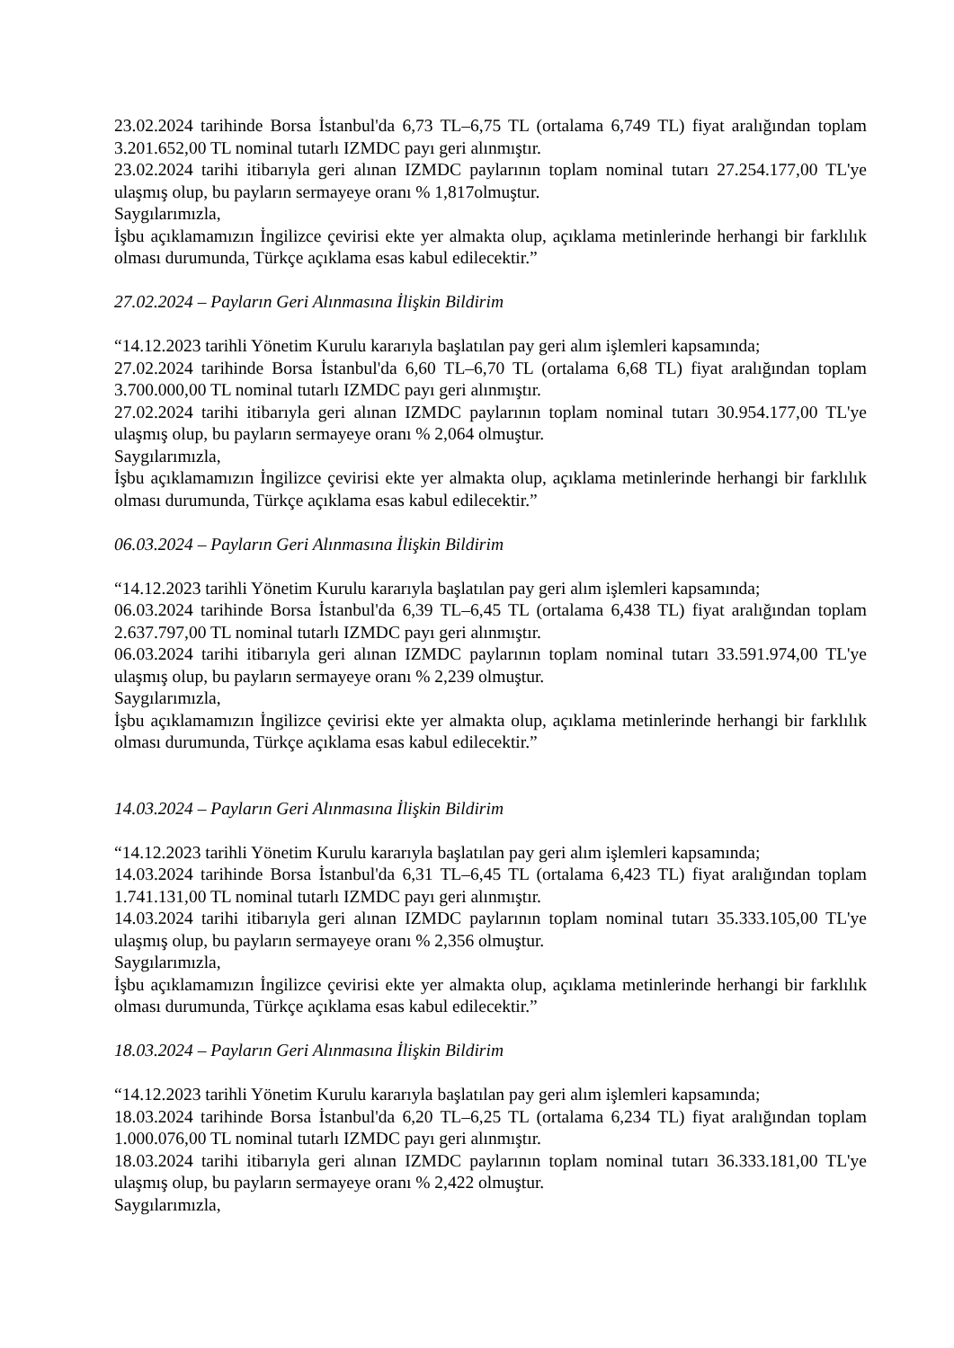23.02.2024 tarihinde Borsa İstanbul'da 6,73 TL–6,75 TL (ortalama 6,749 TL) fiyat aralığından toplam 3.201.652,00 TL nominal tutarlı IZMDC payı geri alınmıştır.
23.02.2024 tarihi itibarıyla geri alınan IZMDC paylarının toplam nominal tutarı 27.254.177,00 TL'ye ulaşmış olup, bu payların sermayeye oranı % 1,817olmuştur.
Saygılarımızla,
İşbu açıklamamızın İngilizce çevirisi ekte yer almakta olup, açıklama metinlerinde herhangi bir farklılık olması durumunda, Türkçe açıklama esas kabul edilecektir.”
27.02.2024 – Payların Geri Alınmasına İlişkin Bildirim
“14.12.2023 tarihli Yönetim Kurulu kararıyla başlatılan pay geri alım işlemleri kapsamında;
27.02.2024 tarihinde Borsa İstanbul'da 6,60 TL–6,70 TL (ortalama 6,68 TL) fiyat aralığından toplam 3.700.000,00 TL nominal tutarlı IZMDC payı geri alınmıştır.
27.02.2024 tarihi itibarıyla geri alınan IZMDC paylarının toplam nominal tutarı 30.954.177,00 TL'ye ulaşmış olup, bu payların sermayeye oranı % 2,064 olmuştur.
Saygılarımızla,
İşbu açıklamamızın İngilizce çevirisi ekte yer almakta olup, açıklama metinlerinde herhangi bir farklılık olması durumunda, Türkçe açıklama esas kabul edilecektir.”
06.03.2024 – Payların Geri Alınmasına İlişkin Bildirim
“14.12.2023 tarihli Yönetim Kurulu kararıyla başlatılan pay geri alım işlemleri kapsamında;
06.03.2024 tarihinde Borsa İstanbul'da 6,39 TL–6,45 TL (ortalama 6,438 TL) fiyat aralığından toplam 2.637.797,00 TL nominal tutarlı IZMDC payı geri alınmıştır.
06.03.2024 tarihi itibarıyla geri alınan IZMDC paylarının toplam nominal tutarı 33.591.974,00 TL'ye ulaşmış olup, bu payların sermayeye oranı % 2,239 olmuştur.
Saygılarımızla,
İşbu açıklamamızın İngilizce çevirisi ekte yer almakta olup, açıklama metinlerinde herhangi bir farklılık olması durumunda, Türkçe açıklama esas kabul edilecektir.”
14.03.2024 – Payların Geri Alınmasına İlişkin Bildirim
“14.12.2023 tarihli Yönetim Kurulu kararıyla başlatılan pay geri alım işlemleri kapsamında;
14.03.2024 tarihinde Borsa İstanbul'da 6,31 TL–6,45 TL (ortalama 6,423 TL) fiyat aralığından toplam 1.741.131,00 TL nominal tutarlı IZMDC payı geri alınmıştır.
14.03.2024 tarihi itibarıyla geri alınan IZMDC paylarının toplam nominal tutarı 35.333.105,00 TL'ye ulaşmış olup, bu payların sermayeye oranı % 2,356 olmuştur.
Saygılarımızla,
İşbu açıklamamızın İngilizce çevirisi ekte yer almakta olup, açıklama metinlerinde herhangi bir farklılık olması durumunda, Türkçe açıklama esas kabul edilecektir.”
18.03.2024 – Payların Geri Alınmasına İlişkin Bildirim
“14.12.2023 tarihli Yönetim Kurulu kararıyla başlatılan pay geri alım işlemleri kapsamında;
18.03.2024 tarihinde Borsa İstanbul'da 6,20 TL–6,25 TL (ortalama 6,234 TL) fiyat aralığından toplam 1.000.076,00 TL nominal tutarlı IZMDC payı geri alınmıştır.
18.03.2024 tarihi itibarıyla geri alınan IZMDC paylarının toplam nominal tutarı 36.333.181,00 TL'ye ulaşmış olup, bu payların sermayeye oranı % 2,422 olmuştur.
Saygılarımızla,